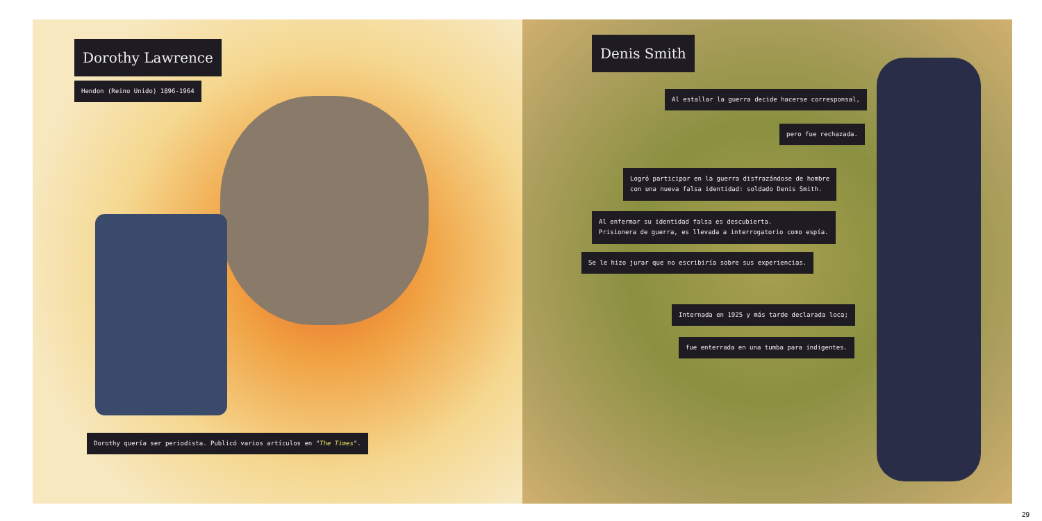Dorothy Lawrence
Hendon (Reino Unido) 1896-1964
Dorothy quería ser periodista. Publicó varios artículos en "The Times".
Denis Smith
Al estallar la guerra decide hacerse corresponsal,
pero fue rechazada.
Logró participar en la guerra disfrazándose de hombre
con una nueva falsa identidad: soldado Denis Smith.
Al enfermar su identidad falsa es descubierta.
Prisionera de guerra, es llevada a interrogatorio como espía.
Se le hizo jurar que no escribiría sobre sus experiencias.
Internada en 1925 y más tarde declarada loca;
fue enterrada en una tumba para indigentes.
29